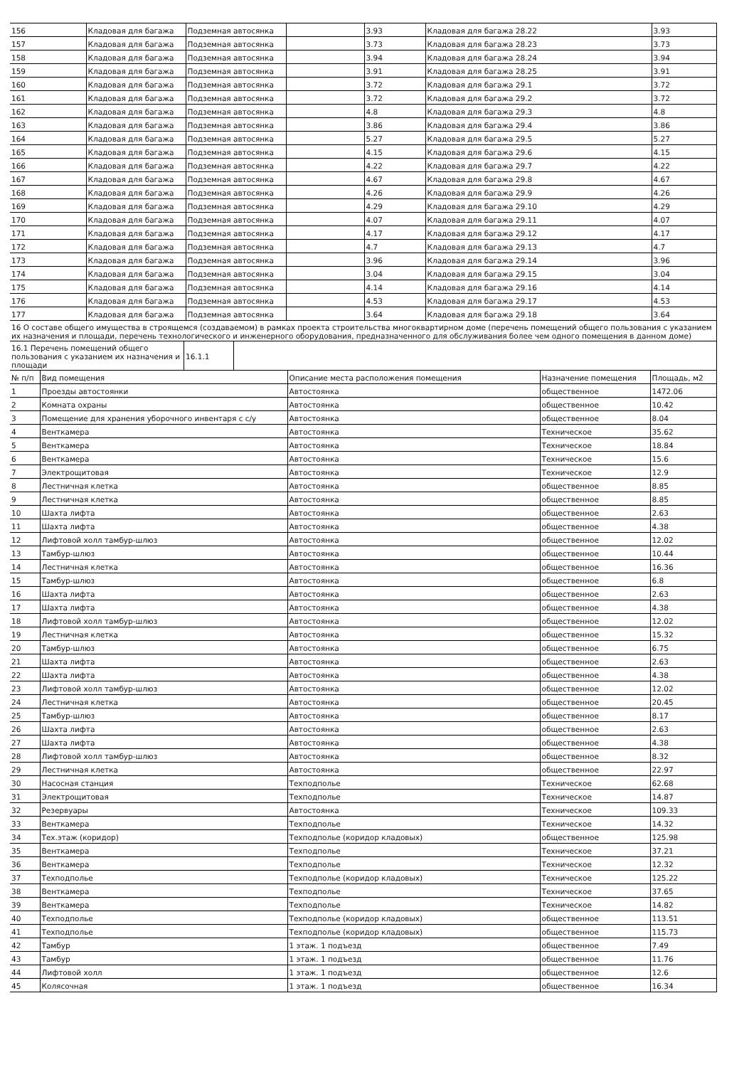| 156 | Кладовая для багажа | Подземная автосянка | | 3.93 | Кладовая для багажа 28.22 | 3.93 |
| 157 | Кладовая для багажа | Подземная автосянка | | 3.73 | Кладовая для багажа 28.23 | 3.73 |
| 158 | Кладовая для багажа | Подземная автосянка | | 3.94 | Кладовая для багажа 28.24 | 3.94 |
| 159 | Кладовая для багажа | Подземная автосянка | | 3.91 | Кладовая для багажа 28.25 | 3.91 |
| 160 | Кладовая для багажа | Подземная автосянка | | 3.72 | Кладовая для багажа 29.1 | 3.72 |
| 161 | Кладовая для багажа | Подземная автосянка | | 3.72 | Кладовая для багажа 29.2 | 3.72 |
| 162 | Кладовая для багажа | Подземная автосянка | | 4.8 | Кладовая для багажа 29.3 | 4.8 |
| 163 | Кладовая для багажа | Подземная автосянка | | 3.86 | Кладовая для багажа 29.4 | 3.86 |
| 164 | Кладовая для багажа | Подземная автосянка | | 5.27 | Кладовая для багажа 29.5 | 5.27 |
| 165 | Кладовая для багажа | Подземная автосянка | | 4.15 | Кладовая для багажа 29.6 | 4.15 |
| 166 | Кладовая для багажа | Подземная автосянка | | 4.22 | Кладовая для багажа 29.7 | 4.22 |
| 167 | Кладовая для багажа | Подземная автосянка | | 4.67 | Кладовая для багажа 29.8 | 4.67 |
| 168 | Кладовая для багажа | Подземная автосянка | | 4.26 | Кладовая для багажа 29.9 | 4.26 |
| 169 | Кладовая для багажа | Подземная автосянка | | 4.29 | Кладовая для багажа 29.10 | 4.29 |
| 170 | Кладовая для багажа | Подземная автосянка | | 4.07 | Кладовая для багажа 29.11 | 4.07 |
| 171 | Кладовая для багажа | Подземная автосянка | | 4.17 | Кладовая для багажа 29.12 | 4.17 |
| 172 | Кладовая для багажа | Подземная автосянка | | 4.7 | Кладовая для багажа 29.13 | 4.7 |
| 173 | Кладовая для багажа | Подземная автосянка | | 3.96 | Кладовая для багажа 29.14 | 3.96 |
| 174 | Кладовая для багажа | Подземная автосянка | | 3.04 | Кладовая для багажа 29.15 | 3.04 |
| 175 | Кладовая для багажа | Подземная автосянка | | 4.14 | Кладовая для багажа 29.16 | 4.14 |
| 176 | Кладовая для багажа | Подземная автосянка | | 4.53 | Кладовая для багажа 29.17 | 4.53 |
| 177 | Кладовая для багажа | Подземная автосянка | | 3.64 | Кладовая для багажа 29.18 | 3.64 |
| 16 О составе общего имущества в строящемся (создаваемом) в рамках проекта строительства многоквартирном доме (перечень помещений общего пользования с указанием их назначения и площади, перечень технологического и инженерного оборудования, предназначенного для обслуживания более чем одного помещения в данном доме) | | |
| 16.1 Перечень помещений общего пользования с указанием их назначения и площади | 16.1.1 | |
| № п/п | Вид помещения | Описание места расположения помещения | Назначение помещения | Площадь, м2 |
| --- | --- | --- | --- | --- |
| 1 | Проезды автостоянки | Автостоянка | общественное | 1472.06 |
| 2 | Комната охраны | Автостоянка | общественное | 10.42 |
| 3 | Помещение для хранения уборочного инвентаря с с/у | Автостоянка | общественное | 8.04 |
| 4 | Венткамера | Автостоянка | Техническое | 35.62 |
| 5 | Венткамера | Автостоянка | Техническое | 18.84 |
| 6 | Венткамера | Автостоянка | Техническое | 15.6 |
| 7 | Электрощитовая | Автостоянка | Техническое | 12.9 |
| 8 | Лестничная клетка | Автостоянка | общественное | 8.85 |
| 9 | Лестничная клетка | Автостоянка | общественное | 8.85 |
| 10 | Шахта лифта | Автостоянка | общественное | 2.63 |
| 11 | Шахта лифта | Автостоянка | общественное | 4.38 |
| 12 | Лифтовой холл тамбур-шлюз | Автостоянка | общественное | 12.02 |
| 13 | Тамбур-шлюз | Автостоянка | общественное | 10.44 |
| 14 | Лестничная клетка | Автостоянка | общественное | 16.36 |
| 15 | Тамбур-шлюз | Автостоянка | общественное | 6.8 |
| 16 | Шахта лифта | Автостоянка | общественное | 2.63 |
| 17 | Шахта лифта | Автостоянка | общественное | 4.38 |
| 18 | Лифтовой холл тамбур-шлюз | Автостоянка | общественное | 12.02 |
| 19 | Лестничная клетка | Автостоянка | общественное | 15.32 |
| 20 | Тамбур-шлюз | Автостоянка | общественное | 6.75 |
| 21 | Шахта лифта | Автостоянка | общественное | 2.63 |
| 22 | Шахта лифта | Автостоянка | общественное | 4.38 |
| 23 | Лифтовой холл тамбур-шлюз | Автостоянка | общественное | 12.02 |
| 24 | Лестничная клетка | Автостоянка | общественное | 20.45 |
| 25 | Тамбур-шлюз | Автостоянка | общественное | 8.17 |
| 26 | Шахта лифта | Автостоянка | общественное | 2.63 |
| 27 | Шахта лифта | Автостоянка | общественное | 4.38 |
| 28 | Лифтовой холл тамбур-шлюз | Автостоянка | общественное | 8.32 |
| 29 | Лестничная клетка | Автостоянка | общественное | 22.97 |
| 30 | Насосная станция | Техподполье | Техническое | 62.68 |
| 31 | Электрощитовая | Техподполье | Техническое | 14.87 |
| 32 | Резервуары | Автостоянка | Техническое | 109.33 |
| 33 | Венткамера | Техподполье | Техническое | 14.32 |
| 34 | Тех.этаж (коридор) | Техподполье (коридор кладовых) | общественное | 125.98 |
| 35 | Венткамера | Техподполье | Техническое | 37.21 |
| 36 | Венткамера | Техподполье | Техническое | 12.32 |
| 37 | Техподполье | Техподполье (коридор кладовых) | Техническое | 125.22 |
| 38 | Венткамера | Техподполье | Техническое | 37.65 |
| 39 | Венткамера | Техподполье | Техническое | 14.82 |
| 40 | Техподполье | Техподполье (коридор кладовых) | общественное | 113.51 |
| 41 | Техподполье | Техподполье (коридор кладовых) | общественное | 115.73 |
| 42 | Тамбур | 1 этаж. 1 подъезд | общественное | 7.49 |
| 43 | Тамбур | 1 этаж. 1 подъезд | общественное | 11.76 |
| 44 | Лифтовой холл | 1 этаж. 1 подъезд | общественное | 12.6 |
| 45 | Колясочная | 1 этаж. 1 подъезд | общественное | 16.34 |